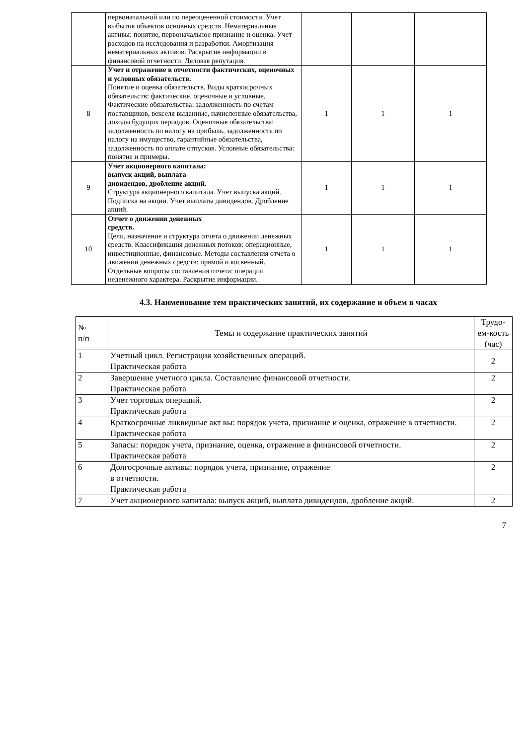| | первоначальной или по переоцененной стоимости. Учет выбытия объектов основных средств. Нематериальные активы: понятие, первоначальное признание и оценка. Учет расходов на исследования и разработки. Амортизация нематериальных активов. Раскрытие информации в финансовой отчетности. Деловая репутация. | | | |
| 8 | Учет и отражение в отчетности фактических, оценочных и условных обязательств. Понятие и оценка обязательств. Виды краткосрочных обязательств: фактические, оценочные и условные. Фактические обязательства: задолженность по счетам поставщиков, векселя выданные, начисленные обязательства, доходы будущих периодов. Оценочные обязательства: задолженность по налогу на прибыль, задолженность по налогу на имущество, гарантийные обязательства, задолженность по оплате отпусков. Условные обязательства: понятие и примеры. | 1 | 1 | 1 |
| 9 | Учет акционерного капитала: выпуск акций, выплата дивидендов, дробление акций. Структура акционерного капитала. Учет выпуска акций. Подписка на акции. Учет выплаты дивидендов. Дробление акций. | 1 | 1 | 1 |
| 10 | Отчет о движении денежных средств. Цели, назначение и структура отчета о движении денежных средств. Классификация денежных потоков: операционные, инвестиционные, финансовые. Методы составления отчета о движении денежных средств: прямой и косвенный. Отдельные вопросы составления отчета: операции неденежного характера. Раскрытие информации. | 1 | 1 | 1 |
4.3. Наименование тем практических занятий, их содержание и объем в часах
| № п/п | Темы и содержание практических занятий | Трудо-ем-кость (час) |
| 1 | Учетный цикл. Регистрация хозяйственных операций. Практическая работа | 2 |
| 2 | Завершение учетного цикла. Составление финансовой отчетности. Практическая работа | 2 |
| 3 | Учет торговых операций. Практическая работа | 2 |
| 4 | Краткосрочные ликвидные акт вы: порядок учета, признание и оценка, отражение в отчетности. Практическая работа | 2 |
| 5 | Запасы: порядок учета, признание, оценка, отражение в финансовой отчетности. Практическая работа | 2 |
| 6 | Долгосрочные активы: порядок учета, признание, отражение в отчетности. Практическая работа | 2 |
| 7 | Учет акционерного капитала: выпуск акций, выплата дивидендов, дробление акций. | 2 |
7